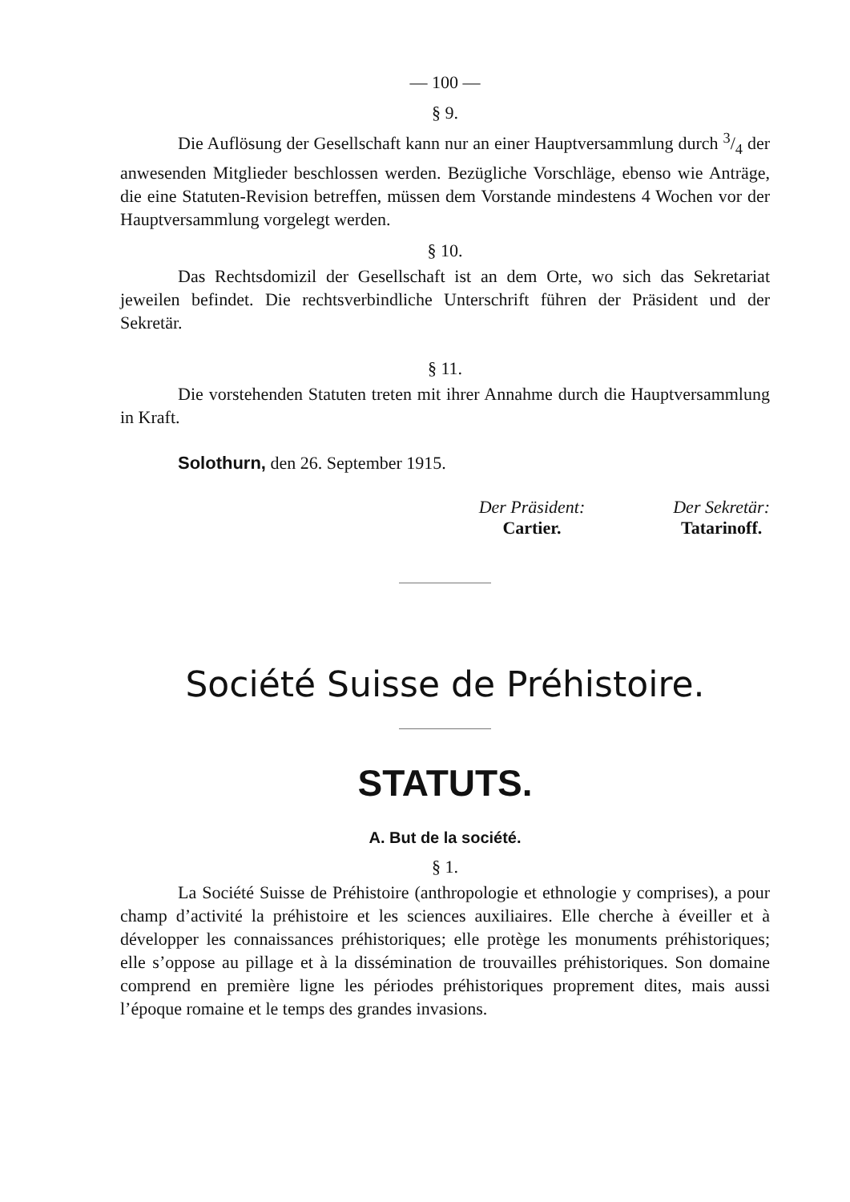— 100 —
§ 9.
Die Auflösung der Gesellschaft kann nur an einer Hauptversammlung durch 3/4 der anwesenden Mitglieder beschlossen werden. Bezügliche Vorschläge, ebenso wie Anträge, die eine Statuten-Revision betreffen, müssen dem Vorstande mindestens 4 Wochen vor der Hauptversammlung vorgelegt werden.
§ 10.
Das Rechtsdomizil der Gesellschaft ist an dem Orte, wo sich das Sekretariat jeweilen befindet. Die rechtsverbindliche Unterschrift führen der Präsident und der Sekretär.
§ 11.
Die vorstehenden Statuten treten mit ihrer Annahme durch die Hauptversammlung in Kraft.
Solothurn, den 26. September 1915.
Der Präsident:
Cartier.
Der Sekretär:
Tatarinoff.
Société Suisse de Préhistoire.
STATUTS.
A. But de la société.
§ 1.
La Société Suisse de Préhistoire (anthropologie et ethnologie y comprises), a pour champ d’activité la préhistoire et les sciences auxiliaires. Elle cherche à éveiller et à développer les connaissances préhistoriques; elle protège les monuments préhistoriques; elle s’oppose au pillage et à la dissémination de trouvailles préhistoriques. Son domaine comprend en première ligne les périodes préhistoriques proprement dites, mais aussi l’époque romaine et le temps des grandes invasions.